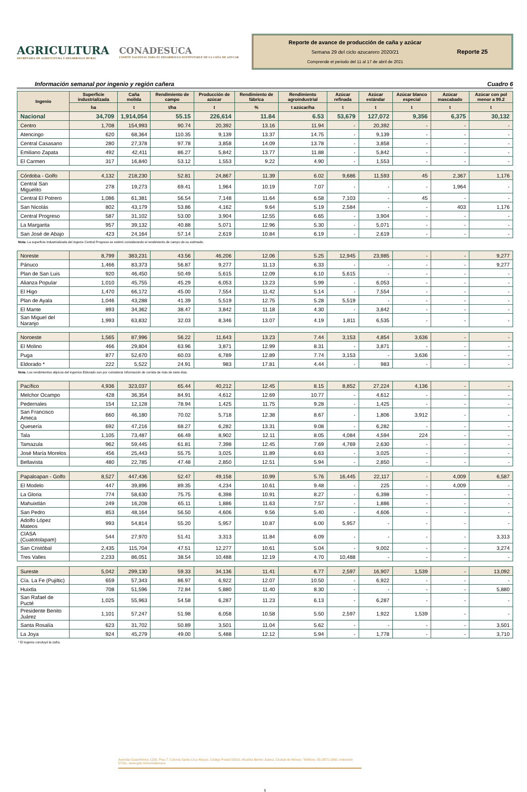AGRICULTURA
SECRETARÍA DE AGRICULTURA Y DESARROLLO RURAL
CONADESUCA
COMITÉ NACIONAL PARA EL DESARROLLO SUSTENTABLE DE LA CAÑA DE AZÚCAR
Reporte de avance de producción de caña y azúcar
Semana 29 del ciclo azucarero 2020/21
Comprende el periodo del 11 al 17 de abril de 2021
Reporte 25
Información semanal por ingenio y región cañera Cuadro 6
| Ingenio | Superficie industrializada | Caña molida | Rendimiento de campo | Producción de azúcar | Rendimiento de fábrica | Rendimiento agroindustrial | Azúcar refinada | Azúcar estándar | Azúcar blanco especial | Azúcar mascabado | Azúcar con pol menor a 99.2 |
| --- | --- | --- | --- | --- | --- | --- | --- | --- | --- | --- | --- |
| | ha | t | t/ha | t | % | t azúcar/ha | t | t | t | t | t |
| Nacional | 34,709 | 1,914,054 | 55.15 | 226,614 | 11.84 | 6.53 | 53,679 | 127,072 | 9,356 | 6,375 | 30,132 |
| Centro | 1,708 | 154,993 | 90.74 | 20,392 | 13.16 | 11.94 | - | 20,392 | - | - | - |
| Atencingo | 620 | 68,364 | 110.35 | 9,139 | 13.37 | 14.75 | - | 9,139 | - | - | - |
| Central Casasano | 280 | 27,378 | 97.78 | 3,858 | 14.09 | 13.78 | - | 3,858 | - | - | - |
| Emiliano Zapata | 492 | 42,411 | 86.27 | 5,842 | 13.77 | 11.88 | - | 5,842 | - | - | - |
| El Carmen | 317 | 16,840 | 53.12 | 1,553 | 9.22 | 4.90 | - | 1,553 | - | - | - |
| Córdoba - Golfo | 4,132 | 218,230 | 52.81 | 24,867 | 11.39 | 6.02 | 9,686 | 11,593 | 45 | 2,367 | 1,176 |
| Central San Miguelito | 278 | 19,273 | 69.41 | 1,964 | 10.19 | 7.07 | - | - | - | 1,964 | - |
| Central El Potrero | 1,086 | 61,381 | 56.54 | 7,148 | 11.64 | 6.58 | 7,103 | - | 45 | - | - |
| San Nicolás | 802 | 43,179 | 53.86 | 4,162 | 9.64 | 5.19 | 2,584 | - | - | 403 | 1,176 |
| Central Progreso | 587 | 31,102 | 53.00 | 3,904 | 12.55 | 6.65 | - | 3,904 | - | - | - |
| La Margarita | 957 | 39,132 | 40.88 | 5,071 | 12.96 | 5.30 | - | 5,071 | - | - | - |
| San José de Abajo | 423 | 24,164 | 57.14 | 2,619 | 10.84 | 6.19 | - | 2,619 | - | - | - |
| Nota: La superficie industrializada del ingenio Central Progreso se estimó considerando el rendimiento de campo de su estimado. | | | | | | | | | | | |
| Noreste | 8,799 | 383,231 | 43.56 | 46,206 | 12.06 | 5.25 | 12,945 | 23,985 | - | - | 9,277 |
| Pánuco | 1,466 | 83,373 | 56.87 | 9,277 | 11.13 | 6.33 | - | - | - | - | 9,277 |
| Plan de San Luis | 920 | 46,450 | 50.49 | 5,615 | 12.09 | 6.10 | 5,615 | - | - | - | - |
| Alianza Popular | 1,010 | 45,755 | 45.29 | 6,053 | 13.23 | 5.99 | - | 6,053 | - | - | - |
| El Higo | 1,470 | 66,172 | 45.00 | 7,554 | 11.42 | 5.14 | - | 7,554 | - | - | - |
| Plan de Ayala | 1,046 | 43,288 | 41.39 | 5,519 | 12.75 | 5.28 | 5,519 | - | - | - | - |
| El Mante | 893 | 34,362 | 38.47 | 3,842 | 11.18 | 4.30 | - | 3,842 | - | - | - |
| San Miguel del Naranjo | 1,993 | 63,832 | 32.03 | 8,346 | 13.07 | 4.19 | 1,811 | 6,535 | - | - | - |
| Noroeste | 1,565 | 87,996 | 56.22 | 11,643 | 13.23 | 7.44 | 3,153 | 4,854 | 3,636 | - | - |
| El Molino | 466 | 29,804 | 63.96 | 3,871 | 12.99 | 8.31 | - | 3,871 | - | - | - |
| Puga | 877 | 52,670 | 60.03 | 6,789 | 12.89 | 7.74 | 3,153 | - | 3,636 | - | - |
| Eldorado * | 222 | 5,522 | 24.91 | 983 | 17.81 | 4.44 | - | 983 | - | - | - |
| Nota: Los rendimientos atipicos del ingenios Eldorado son por considerar información de corrida de más de siete días. | | | | | | | | | | | |
| Pacífico | 4,936 | 323,037 | 65.44 | 40,212 | 12.45 | 8.15 | 8,852 | 27,224 | 4,136 | - | - |
| Melchor Ocampo | 428 | 36,354 | 84.91 | 4,612 | 12.69 | 10.77 | - | 4,612 | - | - | - |
| Pedernales | 154 | 12,128 | 78.94 | 1,425 | 11.75 | 9.28 | - | 1,425 | - | - | - |
| San Francisco Ameca | 660 | 46,180 | 70.02 | 5,718 | 12.38 | 8.67 | - | 1,806 | 3,912 | - | - |
| Quesería | 692 | 47,216 | 68.27 | 6,282 | 13.31 | 9.08 | - | 6,282 | - | - | - |
| Tala | 1,105 | 73,487 | 66.49 | 8,902 | 12.11 | 8.05 | 4,084 | 4,594 | 224 | - | - |
| Tamazula | 962 | 59,445 | 61.81 | 7,398 | 12.45 | 7.69 | 4,769 | 2,630 | - | - | - |
| José María Morelos | 456 | 25,443 | 55.75 | 3,025 | 11.89 | 6.63 | - | 3,025 | - | - | - |
| Bellavista | 480 | 22,785 | 47.48 | 2,850 | 12.51 | 5.94 | - | 2,850 | - | - | - |
| Papaloapan - Golfo | 8,527 | 447,436 | 52.47 | 49,158 | 10.99 | 5.76 | 16,445 | 22,117 | - | 4,009 | 6,587 |
| El Modelo | 447 | 39,896 | 89.35 | 4,234 | 10.61 | 9.48 | - | 225 | - | 4,009 | - |
| La Gloria | 774 | 58,630 | 75.75 | 6,398 | 10.91 | 8.27 | - | 6,398 | - | - | - |
| Mahuixtlán | 249 | 16,208 | 65.11 | 1,886 | 11.63 | 7.57 | - | 1,886 | - | - | - |
| San Pedro | 853 | 48,164 | 56.50 | 4,606 | 9.56 | 5.40 | - | 4,606 | - | - | - |
| Adolfo López Mateos | 993 | 54,814 | 55.20 | 5,957 | 10.87 | 6.00 | 5,957 | - | - | - | - |
| CIASA (Cuatotolapam) | 544 | 27,970 | 51.41 | 3,313 | 11.84 | 6.09 | - | - | - | - | 3,313 |
| San Cristóbal | 2,435 | 115,704 | 47.51 | 12,277 | 10.61 | 5.04 | - | 9,002 | - | - | 3,274 |
| Tres Valles | 2,233 | 86,051 | 38.54 | 10,488 | 12.19 | 4.70 | 10,488 | - | - | - | - |
| Sureste | 5,042 | 299,130 | 59.33 | 34,136 | 11.41 | 6.77 | 2,597 | 16,907 | 1,539 | - | 13,092 |
| Cía. La Fe (Pujiltic) | 659 | 57,343 | 86.97 | 6,922 | 12.07 | 10.50 | - | 6,922 | - | - | - |
| Huixtla | 708 | 51,596 | 72.84 | 5,880 | 11.40 | 8.30 | - | - | - | - | 5,880 |
| San Rafael de Pucté | 1,025 | 55,963 | 54.58 | 6,287 | 11.23 | 6.13 | - | 6,287 | - | - | - |
| Presidente Benito Juárez | 1,101 | 57,247 | 51.98 | 6,058 | 10.58 | 5.50 | 2,597 | 1,922 | 1,539 | - | - |
| Santa Rosalía | 623 | 31,702 | 50.89 | 3,501 | 11.04 | 5.62 | - | - | - | - | 3,501 |
| La Joya | 924 | 45,279 | 49.00 | 5,488 | 12.12 | 5.94 | - | 1,778 | - | - | 3,710 |
| * El ingenio concluyó la zafra. | | | | | | | | | | | |
Avenida Cuauhtémoc 1230, Piso 7, Colonia Santa Cruz Atoyac, Código Postal 03310, Alcaldía Benito Juárez, Ciudad de México. Teléfono: 55-3871-1900, extensión 57011, www.gob.mx/conadesuca
5